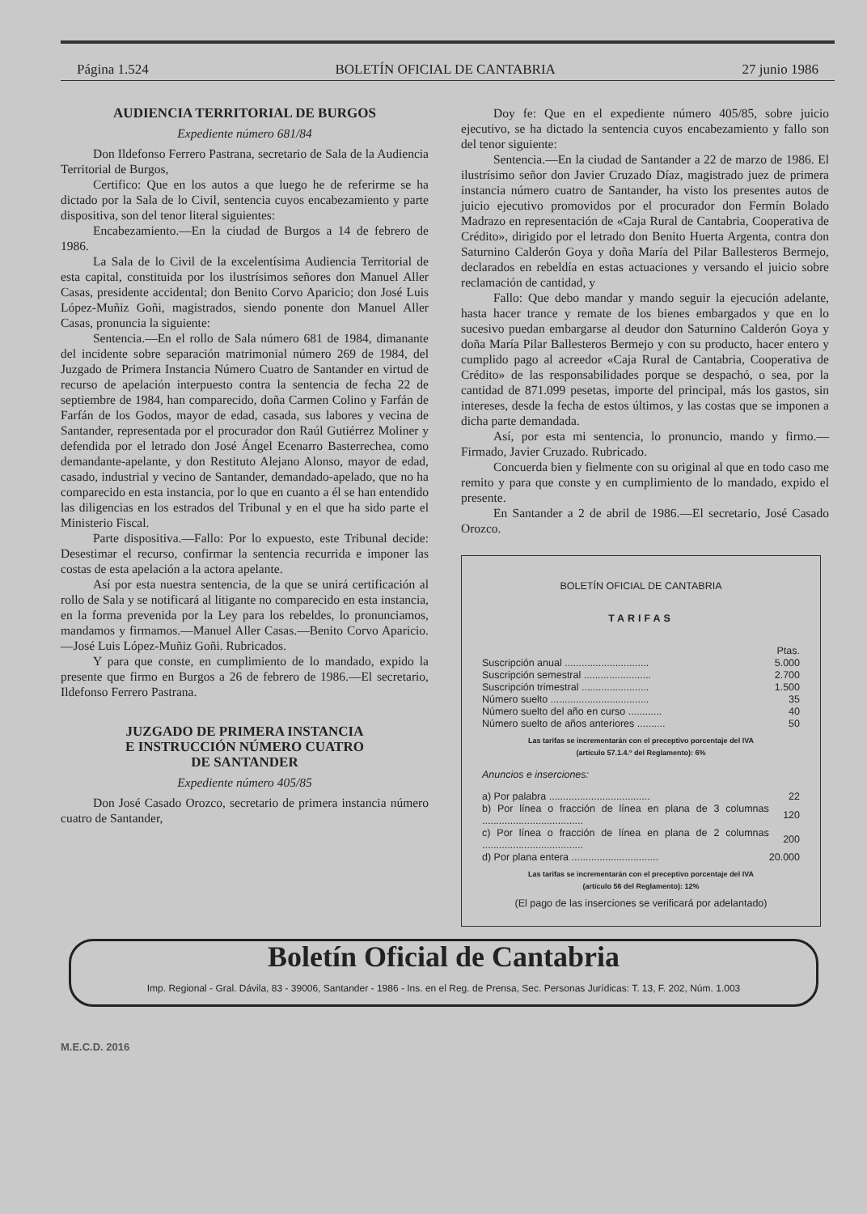Página 1.524 BOLETÍN OFICIAL DE CANTABRIA 27 junio 1986
AUDIENCIA TERRITORIAL DE BURGOS
Expediente número 681/84
Don Ildefonso Ferrero Pastrana, secretario de Sala de la Audiencia Territorial de Burgos,
Certifico: Que en los autos a que luego he de referirme se ha dictado por la Sala de lo Civil, sentencia cuyos encabezamiento y parte dispositiva, son del tenor literal siguientes:
Encabezamiento.—En la ciudad de Burgos a 14 de febrero de 1986.
La Sala de lo Civil de la excelentísima Audiencia Territorial de esta capital, constituida por los ilustrísimos señores don Manuel Aller Casas, presidente accidental; don Benito Corvo Aparicio; don José Luis López-Muñiz Goñi, magistrados, siendo ponente don Manuel Aller Casas, pronuncia la siguiente:
Sentencia.—En el rollo de Sala número 681 de 1984, dimanante del incidente sobre separación matrimonial número 269 de 1984, del Juzgado de Primera Instancia Número Cuatro de Santander en virtud de recurso de apelación interpuesto contra la sentencia de fecha 22 de septiembre de 1984, han comparecido, doña Carmen Colino y Farfán de Farfán de los Godos, mayor de edad, casada, sus labores y vecina de Santander, representada por el procurador don Raúl Gutiérrez Moliner y defendida por el letrado don José Ángel Ecenarro Basterrechea, como demandante-apelante, y don Restituto Alejano Alonso, mayor de edad, casado, industrial y vecino de Santander, demandado-apelado, que no ha comparecido en esta instancia, por lo que en cuanto a él se han entendido las diligencias en los estrados del Tribunal y en el que ha sido parte el Ministerio Fiscal.
Parte dispositiva.—Fallo: Por lo expuesto, este Tribunal decide: Desestimar el recurso, confirmar la sentencia recurrida e imponer las costas de esta apelación a la actora apelante.
Así por esta nuestra sentencia, de la que se unirá certificación al rollo de Sala y se notificará al litigante no comparecido en esta instancia, en la forma prevenida por la Ley para los rebeldes, lo pronunciamos, mandamos y firmamos.—Manuel Aller Casas.—Benito Corvo Aparicio.—José Luis López-Muñiz Goñi. Rubricados.
Y para que conste, en cumplimiento de lo mandado, expido la presente que firmo en Burgos a 26 de febrero de 1986.—El secretario, Ildefonso Ferrero Pastrana.
JUZGADO DE PRIMERA INSTANCIA
E INSTRUCCIÓN NÚMERO CUATRO
DE SANTANDER
Expediente número 405/85
Don José Casado Orozco, secretario de primera instancia número cuatro de Santander,
Doy fe: Que en el expediente número 405/85, sobre juicio ejecutivo, se ha dictado la sentencia cuyos encabezamiento y fallo son del tenor siguiente:
Sentencia.—En la ciudad de Santander a 22 de marzo de 1986. El ilustrísimo señor don Javier Cruzado Díaz, magistrado juez de primera instancia número cuatro de Santander, ha visto los presentes autos de juicio ejecutivo promovidos por el procurador don Fermín Bolado Madrazo en representación de «Caja Rural de Cantabria, Cooperativa de Crédito», dirigido por el letrado don Benito Huerta Argenta, contra don Saturnino Calderón Goya y doña María del Pilar Ballesteros Bermejo, declarados en rebeldía en estas actuaciones y versando el juicio sobre reclamación de cantidad, y
Fallo: Que debo mandar y mando seguir la ejecución adelante, hasta hacer trance y remate de los bienes embargados y que en lo sucesivo puedan embargarse al deudor don Saturnino Calderón Goya y doña María Pilar Ballesteros Bermejo y con su producto, hacer entero y cumplido pago al acreedor «Caja Rural de Cantabria, Cooperativa de Crédito» de las responsabilidades porque se despachó, o sea, por la cantidad de 871.099 pesetas, importe del principal, más los gastos, sin intereses, desde la fecha de estos últimos, y las costas que se imponen a dicha parte demandada.
Así, por esta mi sentencia, lo pronuncio, mando y firmo.—Firmado, Javier Cruzado. Rubricado.
Concuerda bien y fielmente con su original al que en todo caso me remito y para que conste y en cumplimiento de lo mandado, expido el presente.
En Santander a 2 de abril de 1986.—El secretario, José Casado Orozco.
BOLETÍN OFICIAL DE CANTABRIA
TARIFAS
| | Ptas. |
| Suscripción anual .............................. | 5.000 |
| Suscripción semestral ........................ | 2.700 |
| Suscripción trimestral ........................ | 1.500 |
| Número suelto ................................... | 35 |
| Número suelto del año en curso ............ | 40 |
| Número suelto de años anteriores .......... | 50 |
Las tarifas se incrementarán con el preceptivo porcentaje del IVA
(artículo 57.1.4.º del Reglamento): 6%
Anuncios e inserciones:
| a) Por palabra .................................... | 22 |
| b) Por línea o fracción de línea en plana de 3 columnas .................................... | 120 |
| c) Por línea o fracción de línea en plana de 2 columnas .................................... | 200 |
| d) Por plana entera ............................... | 20.000 |
Las tarifas se incrementarán con el preceptivo porcentaje del IVA
(artículo 56 del Reglamento): 12%
(El pago de las inserciones se verificará por adelantado)
Boletín Oficial de Cantabria
Imp. Regional - Gral. Dávila, 83 - 39006, Santander - 1986 - Ins. en el Reg. de Prensa, Sec. Personas Jurídicas: T. 13, F. 202, Núm. 1.003
M.E.C.D. 2016